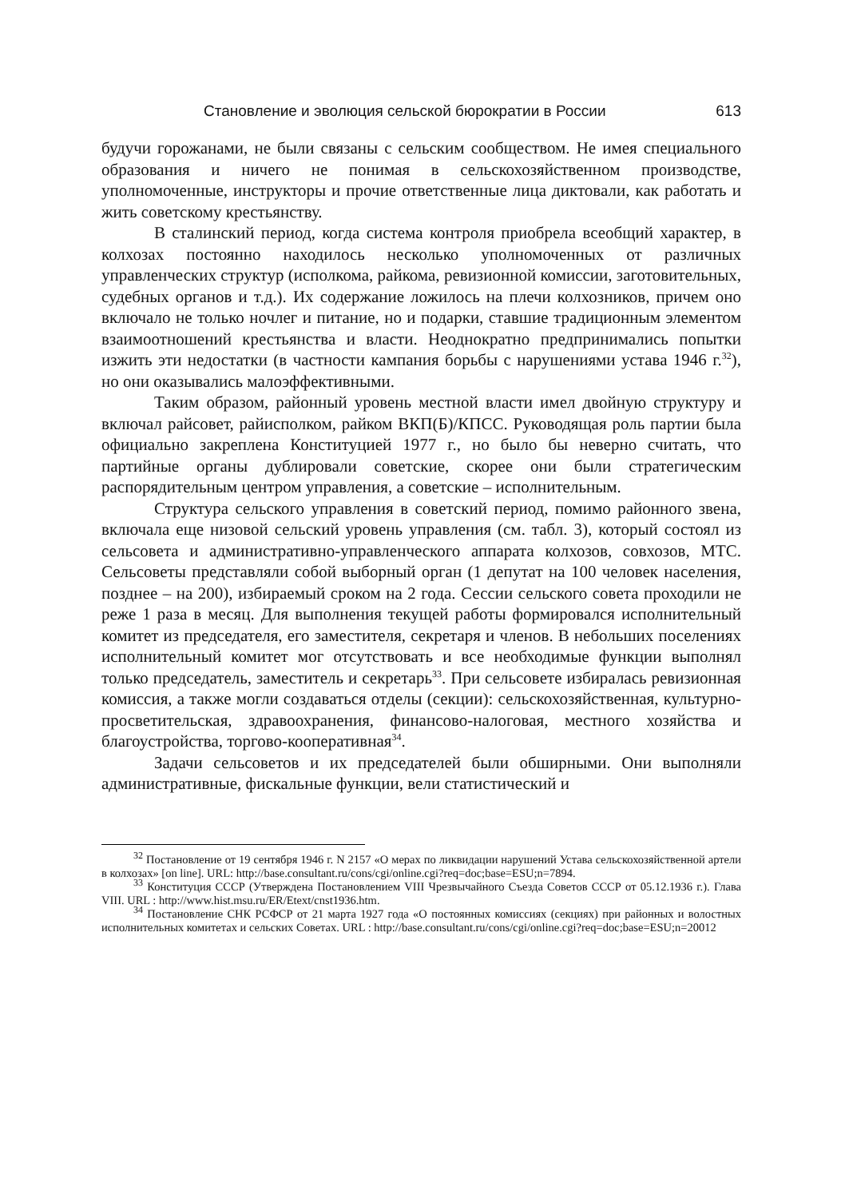Становление и эволюция сельской бюрократии в России 613
будучи горожанами, не были связаны с сельским сообществом. Не имея специального образования и ничего не понимая в сельскохозяйственном производстве, уполномоченные, инструкторы и прочие ответственные лица диктовали, как работать и жить советскому крестьянству.
В сталинский период, когда система контроля приобрела всеобщий характер, в колхозах постоянно находилось несколько уполномоченных от различных управленческих структур (исполкома, райкома, ревизионной комиссии, заготовительных, судебных органов и т.д.). Их содержание ложилось на плечи колхозников, причем оно включало не только ночлег и питание, но и подарки, ставшие традиционным элементом взаимоотношений крестьянства и власти. Неоднократно предпринимались попытки изжить эти недостатки (в частности кампания борьбы с нарушениями устава 1946 г.<sup>32</sup>), но они оказывались малоэффективными.
Таким образом, районный уровень местной власти имел двойную структуру и включал райсовет, райисполком, райком ВКП(Б)/КПСС. Руководящая роль партии была официально закреплена Конституцией 1977 г., но было бы неверно считать, что партийные органы дублировали советские, скорее они были стратегическим распорядительным центром управления, а советские – исполнительным.
Структура сельского управления в советский период, помимо районного звена, включала еще низовой сельский уровень управления (см. табл. 3), который состоял из сельсовета и административно-управленческого аппарата колхозов, совхозов, МТС. Сельсоветы представляли собой выборный орган (1 депутат на 100 человек населения, позднее – на 200), избираемый сроком на 2 года. Сессии сельского совета проходили не реже 1 раза в месяц. Для выполнения текущей работы формировался исполнительный комитет из председателя, его заместителя, секретаря и членов. В небольших поселениях исполнительный комитет мог отсутствовать и все необходимые функции выполнял только председатель, заместитель и секретарь<sup>33</sup>. При сельсовете избиралась ревизионная комиссия, а также могли создаваться отделы (секции): сельскохозяйственная, культурно-просветительская, здравоохранения, финансово-налоговая, местного хозяйства и благоустройства, торгово-кооперативная<sup>34</sup>.
Задачи сельсоветов и их председателей были обширными. Они выполняли административные, фискальные функции, вели статистический и
<sup>32</sup> Постановление от 19 сентября 1946 г. N 2157 «О мерах по ликвидации нарушений Устава сельскохозяйственной артели в колхозах» [on line]. URL: http://base.consultant.ru/cons/cgi/online.cgi?req=doc;base=ESU;n=7894.
<sup>33</sup> Конституция СССР (Утверждена Постановлением VIII Чрезвычайного Съезда Советов СССР от 05.12.1936 г.). Глава VIII. URL : http://www.hist.msu.ru/ER/Etext/cnst1936.htm.
<sup>34</sup> Постановление СНК РСФСР от 21 марта 1927 года «О постоянных комиссиях (секциях) при районных и волостных исполнительных комитетах и сельских Советах. URL : http://base.consultant.ru/cons/cgi/online.cgi?req=doc;base=ESU;n=20012